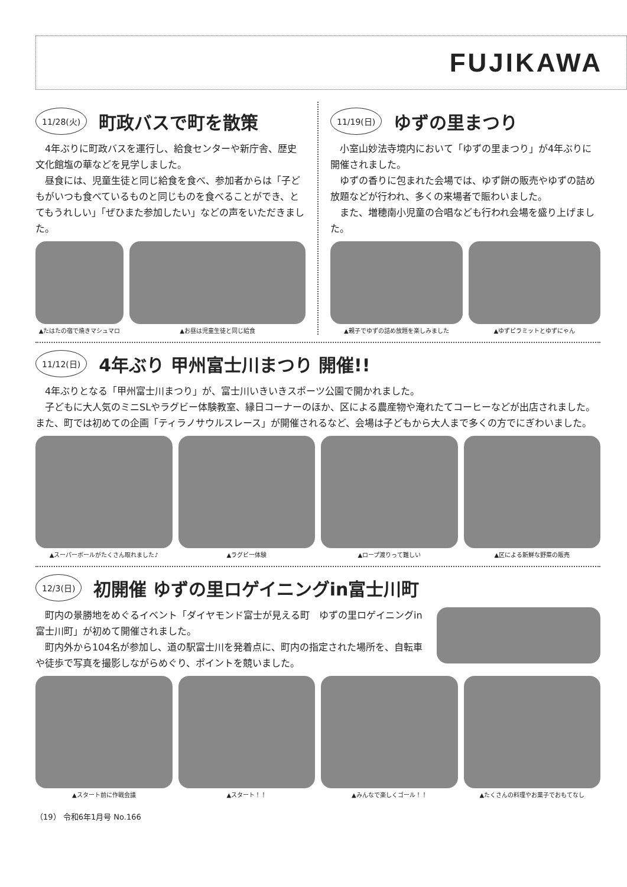FUJIKAWA
11/28(火) 町政バスで町を散策
4年ぶりに町政バスを運行し、給食センターや新庁舎、歴史文化館塩の華などを見学しました。
昼食には、児童生徒と同じ給食を食べ、参加者からは「子どもがいつも食べているものと同じものを食べることができ、とてもうれしい」「ぜひまた参加したい」などの声をいただきました。
▲たはたの宿で焼きマシュマロ ▲お昼は児童生徒と同じ給食
11/19(日) ゆずの里まつり
小室山妙法寺境内において「ゆずの里まつり」が4年ぶりに開催されました。
ゆずの香りに包まれた会場では、ゆず餅の販売やゆずの詰め放題などが行われ、多くの来場者で賑わいました。
また、増穂南小児童の合唱なども行われ会場を盛り上げました。
▲親子でゆずの詰め放題を楽しみました ▲ゆずピラミットとゆずにゃん
11/12(日) 4年ぶり 甲州富士川まつり 開催!!
4年ぶりとなる「甲州富士川まつり」が、富士川いきいきスポーツ公園で開かれました。
子どもに大人気のミニSLやラグビー体験教室、縁日コーナーのほか、区による農産物や淹れたてコーヒーなどが出店されました。また、町では初めての企画「ティラノサウルスレース」が開催されるなど、会場は子どもから大人まで多くの方でにぎわいました。
▲スーパーボールがたくさん取れました♪
▲ラグビー体験 ▲ロープ渡りって難しい ▲区による新鮮な野菜の販売
12/3(日) 初開催 ゆずの里ロゲイニングin富士川町
町内の景勝地をめぐるイベント「ダイヤモンド富士が見える町　ゆずの里ロゲイニングin富士川町」が初めて開催されました。
町内外から104名が参加し、道の駅富士川を発着点に、町内の指定された場所を、自転車や徒歩で写真を撮影しながらめぐり、ポイントを競いました。
▲スタート前に作戦会議 ▲スタート！！ ▲みんなで楽しくゴール！！ ▲たくさんの料理やお菓子でおもてなし
（19） 令和6年1月号 No.166